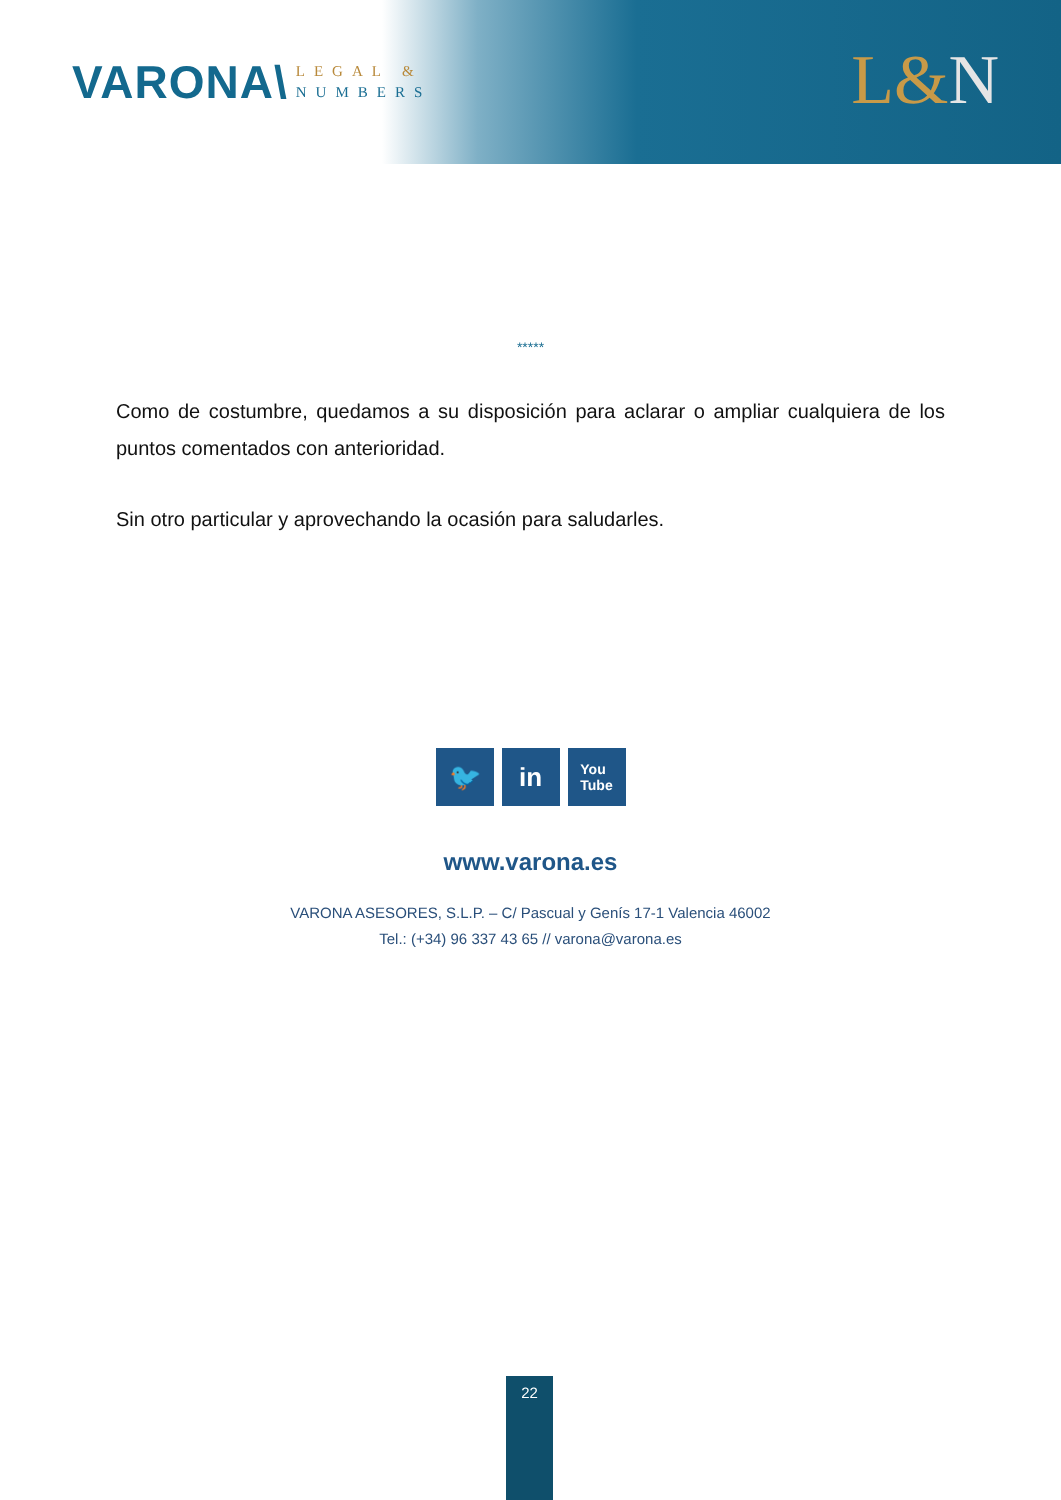VARONA\
LEGAL &
NUMBERS
L&N
*****
Como de costumbre, quedamos a su disposición para aclarar o ampliar cualquiera de los puntos comentados con anterioridad.
Sin otro particular y aprovechando la ocasión para saludarles.
🐦 in
You
Tube
www.varona.es
VARONA ASESORES, S.L.P. – C/ Pascual y Genís 17-1 Valencia 46002
Tel.: (+34) 96 337 43 65 // varona@varona.es
22